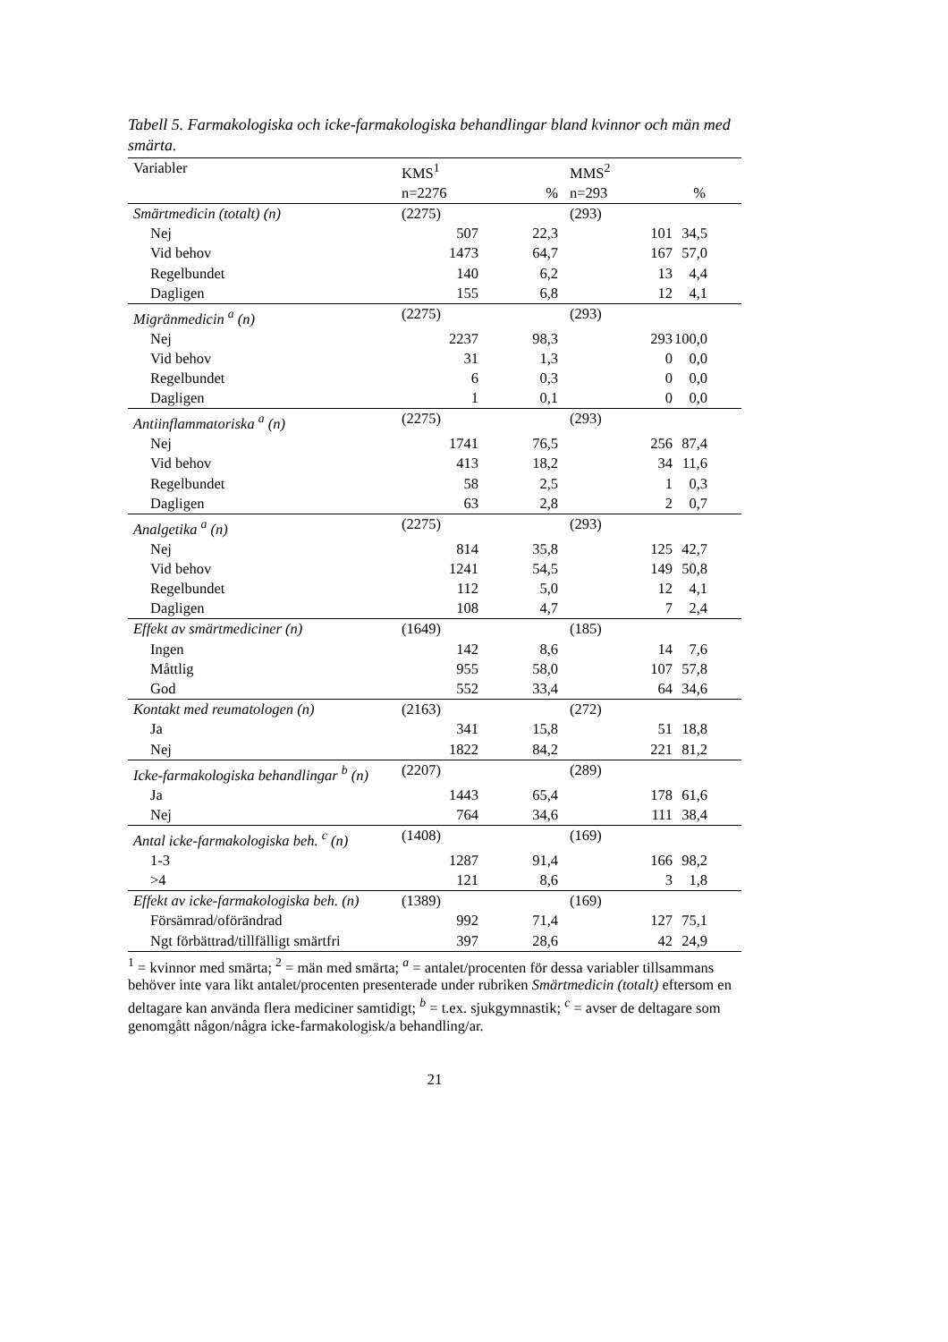Tabell 5. Farmakologiska och icke-farmakologiska behandlingar bland kvinnor och män med smärta.
| Variabler | KMS<sup>1</sup> | | MMS<sup>2</sup> | |
| --- | --- | --- | --- | --- |
| | n=2276 | % | n=293 | % |
| Smärtmedicin (totalt) (n) | (2275) | | (293) | |
| Nej | 507 | 22,3 | 101 | 34,5 |
| Vid behov | 1473 | 64,7 | 167 | 57,0 |
| Regelbundet | 140 | 6,2 | 13 | 4,4 |
| Dagligen | 155 | 6,8 | 12 | 4,1 |
| Migränmedicin <sup>a</sup> (n) | (2275) | | (293) | |
| Nej | 2237 | 98,3 | 293 | 100,0 |
| Vid behov | 31 | 1,3 | 0 | 0,0 |
| Regelbundet | 6 | 0,3 | 0 | 0,0 |
| Dagligen | 1 | 0,1 | 0 | 0,0 |
| Antiinflammatoriska <sup>a</sup> (n) | (2275) | | (293) | |
| Nej | 1741 | 76,5 | 256 | 87,4 |
| Vid behov | 413 | 18,2 | 34 | 11,6 |
| Regelbundet | 58 | 2,5 | 1 | 0,3 |
| Dagligen | 63 | 2,8 | 2 | 0,7 |
| Analgetika <sup>a</sup> (n) | (2275) | | (293) | |
| Nej | 814 | 35,8 | 125 | 42,7 |
| Vid behov | 1241 | 54,5 | 149 | 50,8 |
| Regelbundet | 112 | 5,0 | 12 | 4,1 |
| Dagligen | 108 | 4,7 | 7 | 2,4 |
| Effekt av smärtmediciner (n) | (1649) | | (185) | |
| Ingen | 142 | 8,6 | 14 | 7,6 |
| Måttlig | 955 | 58,0 | 107 | 57,8 |
| God | 552 | 33,4 | 64 | 34,6 |
| Kontakt med reumatologen (n) | (2163) | | (272) | |
| Ja | 341 | 15,8 | 51 | 18,8 |
| Nej | 1822 | 84,2 | 221 | 81,2 |
| Icke-farmakologiska behandlingar <sup>b</sup> (n) | (2207) | | (289) | |
| Ja | 1443 | 65,4 | 178 | 61,6 |
| Nej | 764 | 34,6 | 111 | 38,4 |
| Antal icke-farmakologiska beh. <sup>c</sup> (n) | (1408) | | (169) | |
| 1-3 | 1287 | 91,4 | 166 | 98,2 |
| >4 | 121 | 8,6 | 3 | 1,8 |
| Effekt av icke-farmakologiska beh. (n) | (1389) | | (169) | |
| Försämrad/oförändrad | 992 | 71,4 | 127 | 75,1 |
| Ngt förbättrad/tillfälligt smärtfri | 397 | 28,6 | 42 | 24,9 |
<sup>1</sup> = kvinnor med smärta; <sup>2</sup> = män med smärta; <sup>a</sup> = antalet/procenten för dessa variabler tillsammans behöver inte vara likt antalet/procenten presenterade under rubriken Smärtmedicin (totalt) eftersom en deltagare kan använda flera mediciner samtidigt; <sup>b</sup> = t.ex. sjukgymnastik; <sup>c</sup> = avser de deltagare som genomgått någon/några icke-farmakologisk/a behandling/ar.
21